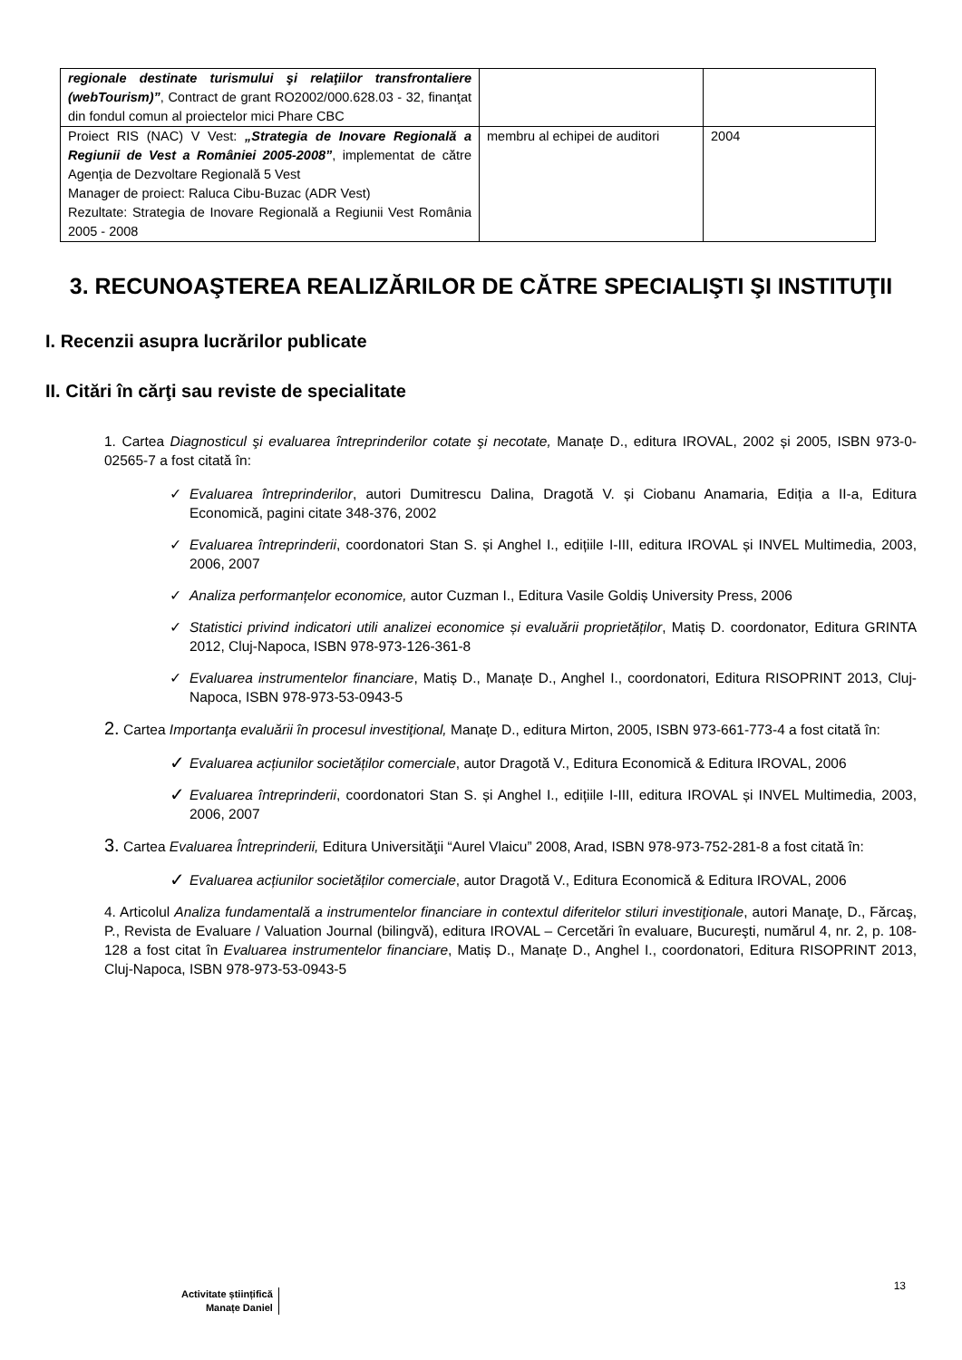| regionale destinate turismului şi relaţiilor transfrontaliere (webTourism)” , Contract de grant RO2002/000.628.03 - 32, finanţat din fondul comun al proiectelor mici Phare CBC | | |
| Proiect RIS (NAC) V Vest: „Strategia de Inovare Regională a Regiunii de Vest a României 2005-2008” , implementat de către Agenţia de Dezvoltare Regională 5 Vest Manager de proiect: Raluca Cibu-Buzac (ADR Vest) Rezultate: Strategia de Inovare Regională a Regiunii Vest România 2005 - 2008 | membru al echipei de auditori | 2004 |
3. RECUNOAŞTEREA REALIZĂRILOR DE CĂTRE SPECIALIŞTI ŞI INSTITUŢII
I. Recenzii asupra lucrărilor publicate
II. Citări în cărţi sau reviste de specialitate
1. Cartea Diagnosticul şi evaluarea întreprinderilor cotate şi necotate, Manațe D., editura IROVAL, 2002 și 2005, ISBN 973-0-02565-7 a fost citată în:
✓ Evaluarea întreprinderilor, autori Dumitrescu Dalina, Dragotă V. și Ciobanu Anamaria, Ediția a II-a, Editura Economică, pagini citate 348-376, 2002
✓ Evaluarea întreprinderii, coordonatori Stan S. și Anghel I., edițiile I-III, editura IROVAL și INVEL Multimedia, 2003, 2006, 2007
✓ Analiza performanțelor economice, autor Cuzman I., Editura Vasile Goldiș University Press, 2006
✓ Statistici privind indicatori utili analizei economice și evaluării proprietăților, Matiș D. coordonator, Editura GRINTA 2012, Cluj-Napoca, ISBN 978-973-126-361-8
✓ Evaluarea instrumentelor financiare, Matiș D., Manațe D., Anghel I., coordonatori, Editura RISOPRINT 2013, Cluj-Napoca, ISBN 978-973-53-0943-5
2. Cartea Importanţa evaluării în procesul investiţional, Manațe D., editura Mirton, 2005, ISBN 973-661-773-4 a fost citată în:
✓ Evaluarea acțiunilor societăților comerciale, autor Dragotă V., Editura Economică & Editura IROVAL, 2006
✓ Evaluarea întreprinderii, coordonatori Stan S. și Anghel I., edițiile I-III, editura IROVAL și INVEL Multimedia, 2003, 2006, 2007
3. Cartea Evaluarea Întreprinderii, Editura Universităţii “Aurel Vlaicu” 2008, Arad, ISBN 978-973-752-281-8 a fost citată în:
✓ Evaluarea acțiunilor societăților comerciale, autor Dragotă V., Editura Economică & Editura IROVAL, 2006
4. Articolul Analiza fundamentală a instrumentelor financiare in contextul diferitelor stiluri investiţionale, autori Manaţe, D., Fărcaş, P., Revista de Evaluare / Valuation Journal (bilingvă), editura IROVAL – Cercetări în evaluare, Bucureşti, numărul 4, nr. 2, p. 108-128 a fost citat în Evaluarea instrumentelor financiare, Matiș D., Manațe D., Anghel I., coordonatori, Editura RISOPRINT 2013, Cluj-Napoca, ISBN 978-973-53-0943-5
13
Activitate științifică
Manațe Daniel